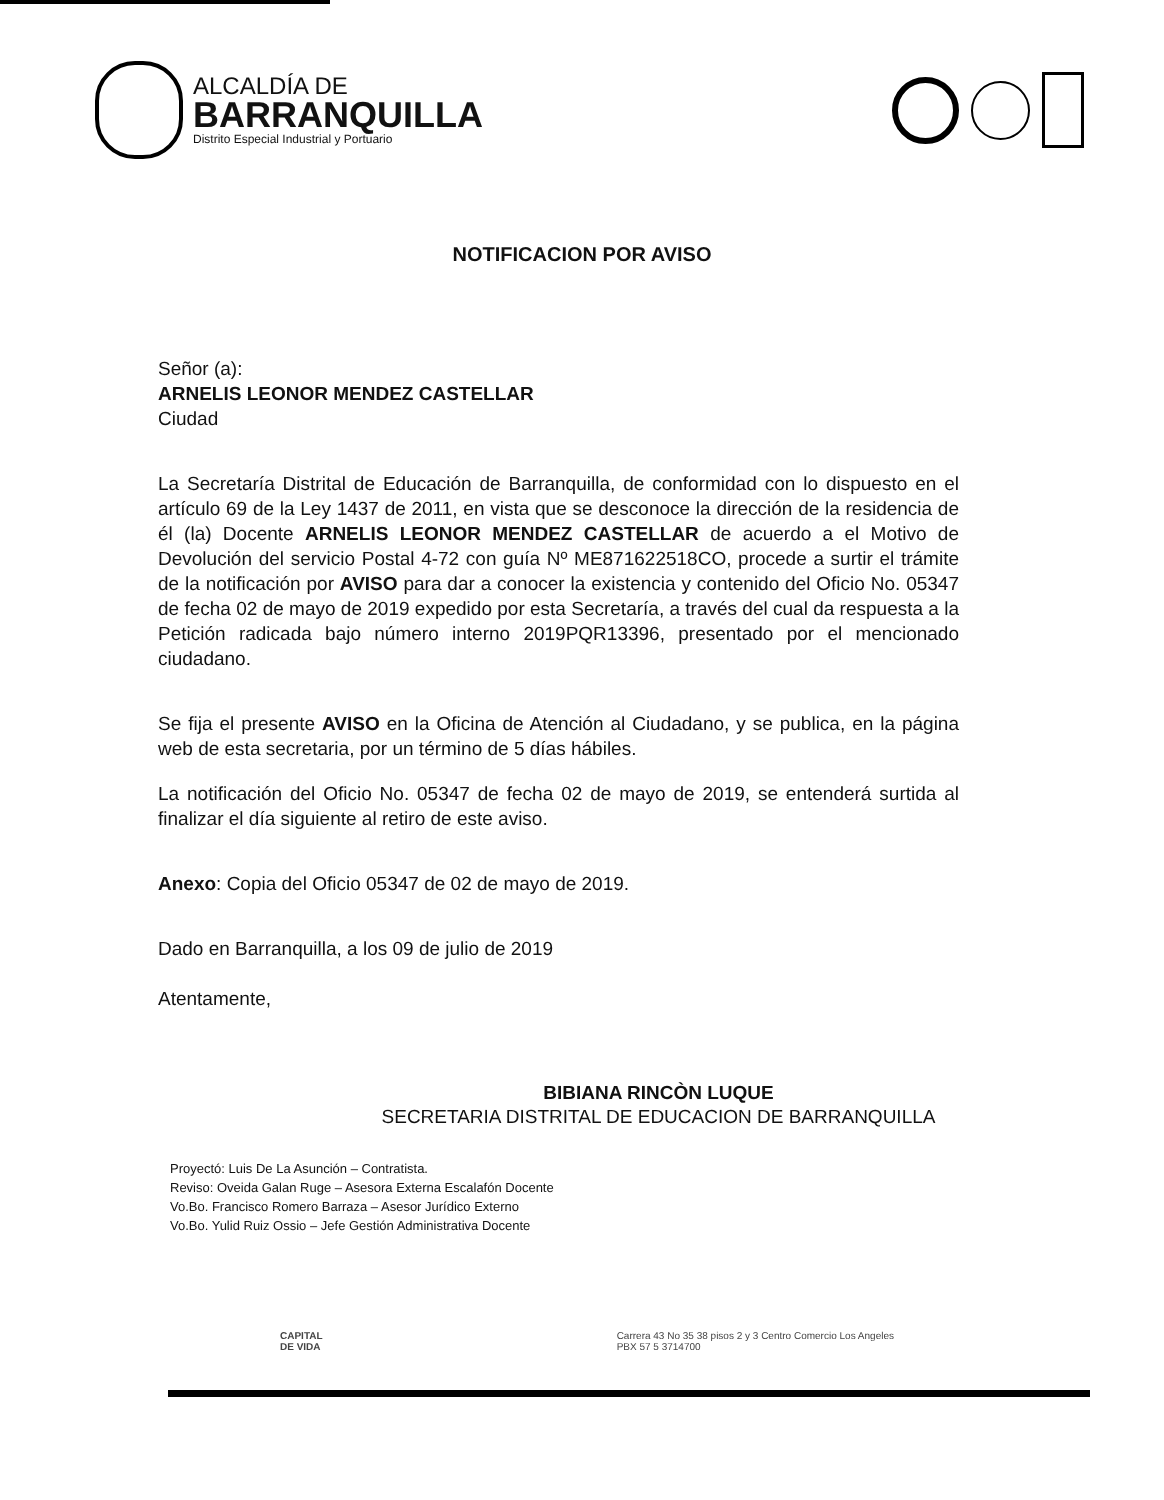ALCALDÍA DE
BARRANQUILLA
Distrito Especial Industrial y Portuario
NOTIFICACION POR AVISO
Señor (a):
ARNELIS LEONOR MENDEZ CASTELLAR
Ciudad
La Secretaría Distrital de Educación de Barranquilla, de conformidad con lo dispuesto en el artículo 69 de la Ley 1437 de 2011, en vista que se desconoce la dirección de la residencia de él (la) Docente ARNELIS LEONOR MENDEZ CASTELLAR de acuerdo a el Motivo de Devolución del servicio Postal 4-72 con guía Nº ME871622518CO, procede a surtir el trámite de la notificación por AVISO para dar a conocer la existencia y contenido del Oficio No. 05347 de fecha 02 de mayo de 2019 expedido por esta Secretaría, a través del cual da respuesta a la Petición radicada bajo número interno 2019PQR13396, presentado por el mencionado ciudadano.
Se fija el presente AVISO en la Oficina de Atención al Ciudadano, y se publica, en la página web de esta secretaria, por un término de 5 días hábiles.
La notificación del Oficio No. 05347 de fecha 02 de mayo de 2019, se entenderá surtida al finalizar el día siguiente al retiro de este aviso.
Anexo: Copia del Oficio 05347 de 02 de mayo de 2019.
Dado en Barranquilla, a los 09 de julio de 2019
Atentamente,
BIBIANA RINCÒN LUQUE
SECRETARIA DISTRITAL DE EDUCACION DE BARRANQUILLA
Proyectó: Luis De La Asunción – Contratista.
Reviso: Oveida Galan Ruge – Asesora Externa Escalafón Docente
Vo.Bo. Francisco Romero Barraza – Asesor Jurídico Externo
Vo.Bo. Yulid Ruiz Ossio – Jefe Gestión Administrativa Docente
CAPITAL
DE VIDA
Carrera 43 No 35 38 pisos 2 y 3 Centro Comercio Los Angeles
PBX 57 5 3714700